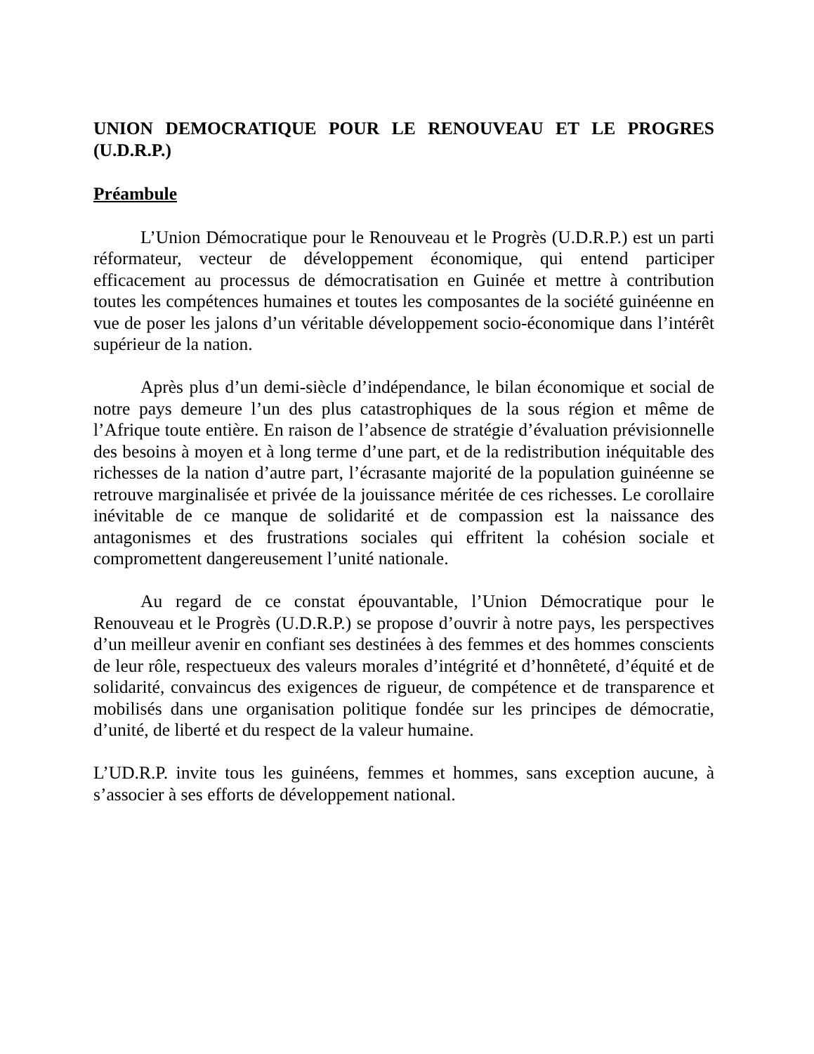UNION DEMOCRATIQUE POUR LE RENOUVEAU ET LE PROGRES (U.D.R.P.)
Préambule
L’Union Démocratique pour le Renouveau et le Progrès (U.D.R.P.) est un parti réformateur, vecteur de développement économique, qui entend participer efficacement au processus de démocratisation en Guinée et mettre à contribution toutes les compétences humaines et toutes les composantes de la société guinéenne en vue de poser les jalons d’un véritable développement socio-économique dans l’intérêt supérieur de la nation.
Après plus d’un demi-siècle d’indépendance, le bilan économique et social de notre pays demeure l’un des plus catastrophiques de la sous région et même de l’Afrique toute entière. En raison de l’absence de stratégie d’évaluation prévisionnelle des besoins à moyen et à long terme d’une part, et de la redistribution inéquitable des richesses de la nation d’autre part, l’écrasante majorité de la population guinéenne se retrouve marginalisée et privée de la jouissance méritée de ces richesses. Le corollaire inévitable de ce manque de solidarité et de compassion est la naissance des antagonismes et des frustrations sociales qui effritent la cohésion sociale et compromettent dangereusement l’unité nationale.
Au regard de ce constat épouvantable, l’Union Démocratique pour le Renouveau et le Progrès (U.D.R.P.) se propose d’ouvrir à notre pays, les perspectives d’un meilleur avenir en confiant ses destinées à des femmes et des hommes conscients de leur rôle, respectueux des valeurs morales d’intégrité et d’honnêteté, d’équité et de solidarité, convaincus des exigences de rigueur, de compétence et de transparence et mobilisés dans une organisation politique fondée sur les principes de démocratie, d’unité, de liberté et du respect de la valeur humaine.
L’UD.R.P. invite tous les guinéens, femmes et hommes, sans exception aucune, à s’associer à ses efforts de développement national.